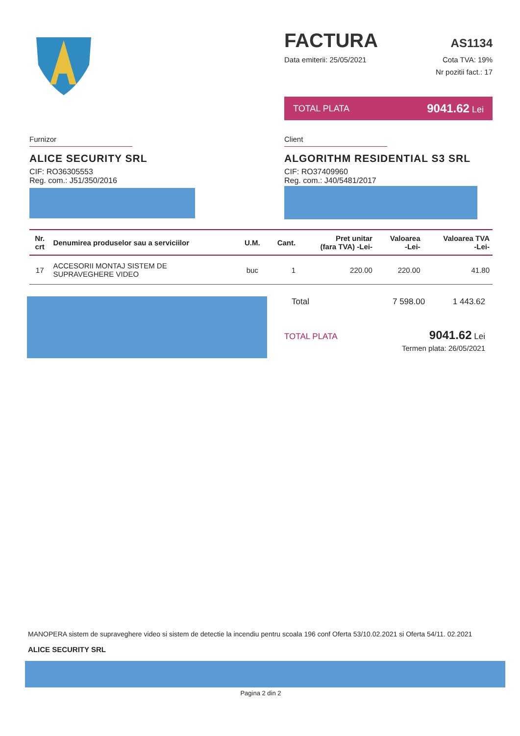FACTURA AS1134
Data emiterii: 25/05/2021 Cota TVA: 19%
Nr pozitii fact.: 17
TOTAL PLATA 9041.62 Lei
Furnizor
ALICE SECURITY SRL
CIF: RO36305553
Reg. com.: J51/350/2016
Client
ALGORITHM RESIDENTIAL S3 SRL
CIF: RO37409960
Reg. com.: J40/5481/2017
| Nr. crt | Denumirea produselor sau a serviciilor | U.M. | Cant. | Pret unitar (fara TVA) -Lei- | Valoarea -Lei- | Valoarea TVA -Lei- |
| --- | --- | --- | --- | --- | --- | --- |
| 17 | ACCESORII MONTAJ SISTEM DE SUPRAVEGHERE VIDEO | buc | 1 | 220.00 | 220.00 | 41.80 |
Total 7 598.00 1 443.62
TOTAL PLATA 9041.62 Lei
Termen plata: 26/05/2021
MANOPERA sistem de supraveghere video si sistem de detectie la incendiu pentru scoala 196 conf Oferta 53/10.02.2021 si Oferta 54/11. 02.2021
ALICE SECURITY SRL
Pagina 2 din 2